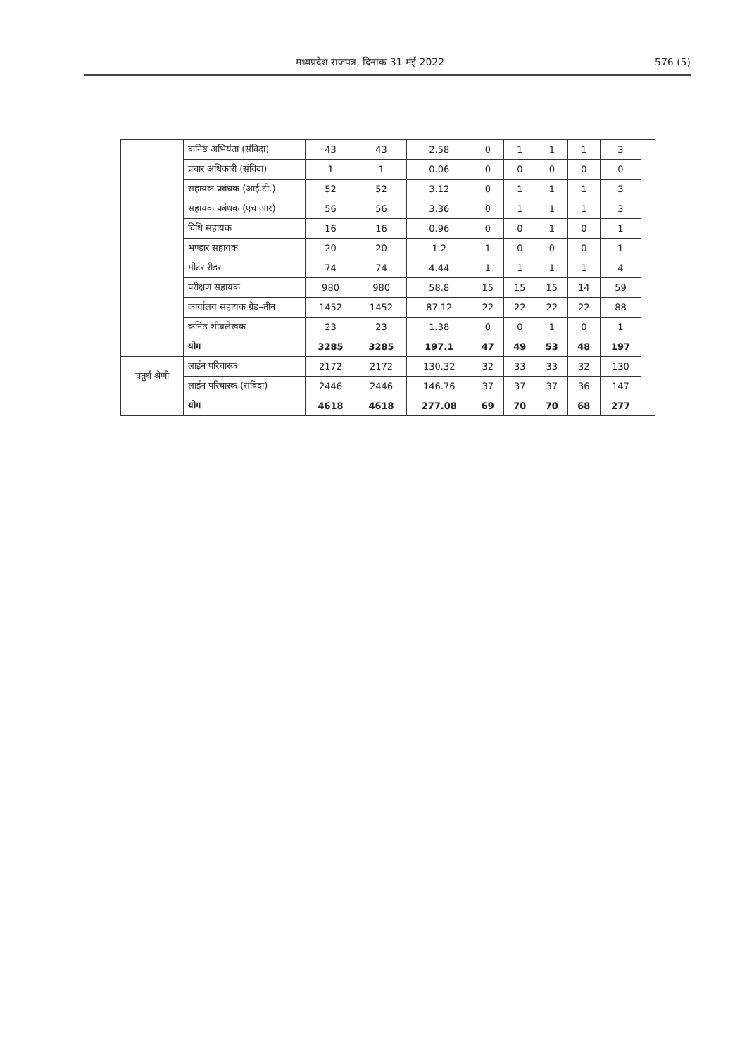मध्यप्रदेश राजपत्र, दिनांक 31 मई 2022 576 (5)
| | कनिष्ठ अभियंता (संविदा) | 43 | 43 | 2.58 | 0 | 1 | 1 | 1 | 3 | |
| | प्रचार अधिकारी (संविदा) | 1 | 1 | 0.06 | 0 | 0 | 0 | 0 | 0 | |
| | सहायक प्रबंधक (आई.टी.) | 52 | 52 | 3.12 | 0 | 1 | 1 | 1 | 3 | |
| | सहायक प्रबंधक (एच आर) | 56 | 56 | 3.36 | 0 | 1 | 1 | 1 | 3 | |
| | विधि सहायक | 16 | 16 | 0.96 | 0 | 0 | 1 | 0 | 1 | |
| | भण्डार सहायक | 20 | 20 | 1.2 | 1 | 0 | 0 | 0 | 1 | |
| | मीटर रीडर | 74 | 74 | 4.44 | 1 | 1 | 1 | 1 | 4 | |
| | परीक्षण सहायक | 980 | 980 | 58.8 | 15 | 15 | 15 | 14 | 59 | |
| | कार्यालय सहायक ग्रेड–तीन | 1452 | 1452 | 87.12 | 22 | 22 | 22 | 22 | 88 | |
| | कनिष्ठ शीघ्रलेखक | 23 | 23 | 1.38 | 0 | 0 | 1 | 0 | 1 | |
| | योग | 3285 | 3285 | 197.1 | 47 | 49 | 53 | 48 | 197 | |
| चतुर्थ श्रेणी | लाईन परिचारक | 2172 | 2172 | 130.32 | 32 | 33 | 33 | 32 | 130 | |
| | लाईन परिचारक (संविदा) | 2446 | 2446 | 146.76 | 37 | 37 | 37 | 36 | 147 | |
| | योग | 4618 | 4618 | 277.08 | 69 | 70 | 70 | 68 | 277 | |